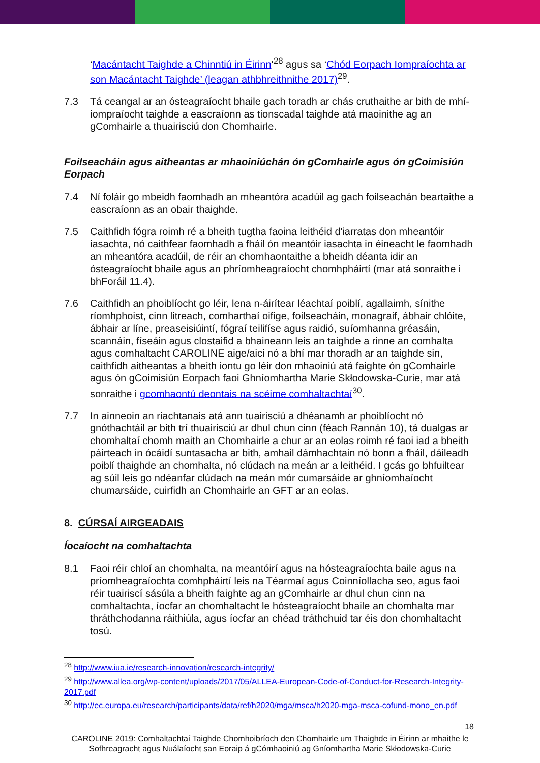‘Macántacht Taighde a Chinntiú in Éirinn‘<sup>28</sup> agus sa ‘Chód Eorpach Iompraíochta ar son Macántacht Taighde’ (leagan athbhreithnithe 2017)<sup>29</sup>.
7.3 Tá ceangal ar an ósteagraíocht bhaile gach toradh ar chás cruthaithe ar bith de mhí-iompraíocht taighde a eascraíonn as tionscadal taighde atá maoinithe ag an gComhairle a thuairisciú don Chomhairle.
Foilseacháin agus aitheantas ar mhaoiniúchán ón gComhairle agus ón gCoimisiún Eorpach
7.4 Ní foláir go mbeidh faomhadh an mheantóra acadúil ag gach foilseachán beartaithe a eascraíonn as an obair thaighde.
7.5 Caithfidh fógra roimh ré a bheith tugtha faoina leithéid d'iarratas don mheantóir iasachta, nó caithfear faomhadh a fháil ón meantóir iasachta in éineacht le faomhadh an mheantóra acadúil, de réir an chomhaontaithe a bheidh déanta idir an ósteagraíocht bhaile agus an phríomheagraíocht chomhpháirtí (mar atá sonraithe i bhForáil 11.4).
7.6 Caithfidh an phoiblíocht go léir, lena n-áirítear léachtaí poiblí, agallaimh, sínithe ríomhphoist, cinn litreach, comharthaí oifige, foilseacháin, monagraif, ábhair chlóite, ábhair ar líne, preaseisiúintí, fógraí teilifíse agus raidió, suíomhanna gréasáin, scannáin, físeáin agus clostaifid a bhaineann leis an taighde a rinne an comhalta agus comhaltacht CAROLINE aige/aici nó a bhí mar thoradh ar an taighde sin, caithfidh aitheantas a bheith iontu go léir don mhaoiniú atá faighte ón gComhairle agus ón gCoimisiún Eorpach faoi Ghníomhartha Marie Skłodowska-Curie, mar atá sonraithe i gcomhaontú deontais na scéime comhaltachtaí<sup>30</sup>.
7.7 In ainneoin an riachtanais atá ann tuairisciú a dhéanamh ar phoiblíocht nó gnóthachtáil ar bith trí thuairisciú ar dhul chun cinn (féach Rannán 10), tá dualgas ar chomhaltaí chomh maith an Chomhairle a chur ar an eolas roimh ré faoi iad a bheith páirteach in ócáidí suntasacha ar bith, amhail dámhachtain nó bonn a fháil, dáileadh poiblí thaighde an chomhalta, nó clúdach na meán ar a leithéid. I gcás go bhfuiltear ag súil leis go ndéanfar clúdach na meán mór cumarsáide ar ghníomhaíocht chumarsáide, cuirfidh an Chomhairle an GFT ar an eolas.
8. CÚRSAÍ AIRGEADAIS
Íocaíocht na comhaltachta
8.1 Faoi réir chloí an chomhalta, na meantóirí agus na hósteagraíochta baile agus na príomheagraíochta comhpháirtí leis na Téarmaí agus Coinníollacha seo, agus faoi réir tuairiscí sásúla a bheith faighte ag an gComhairle ar dhul chun cinn na comhaltachta, íocfar an chomhaltacht le hósteagraíocht bhaile an chomhalta mar thráthchodanna ráithiúla, agus íocfar an chéad tráthchuid tar éis don chomhaltacht tosú.
<sup>28</sup> http://www.iua.ie/research-innovation/research-integrity/
<sup>29</sup> http://www.allea.org/wp-content/uploads/2017/05/ALLEA-European-Code-of-Conduct-for-Research-Integrity-2017.pdf
<sup>30</sup> http://ec.europa.eu/research/participants/data/ref/h2020/mga/msca/h2020-mga-msca-cofund-mono_en.pdf
18
CAROLINE 2019: Comhaltachtaí Taighde Chomhoibríoch den Chomhairle um Thaighde in Éirinn ar mhaithe le Sofhreagracht agus Nuálaíocht san Eoraip á gCómhaoiniú ag Gníomhartha Marie Skłodowska-Curie